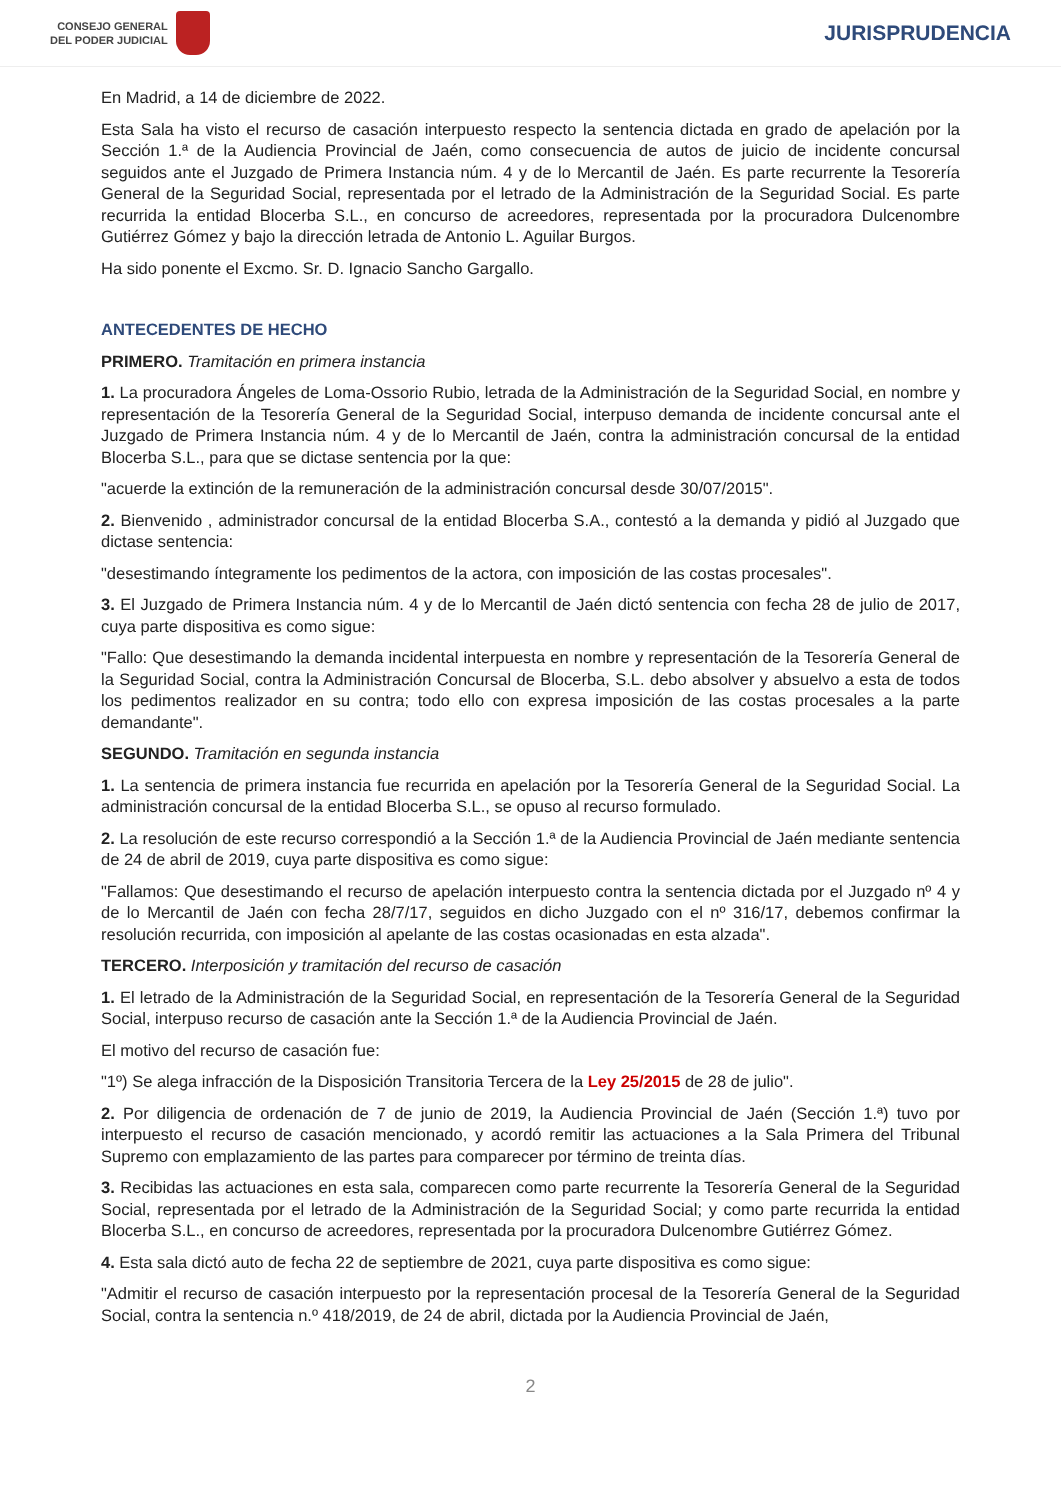CONSEJO GENERAL
DEL PODER JUDICIAL
JURISPRUDENCIA
En Madrid, a 14 de diciembre de 2022.
Esta Sala ha visto el recurso de casación interpuesto respecto la sentencia dictada en grado de apelación por la Sección 1.ª de la Audiencia Provincial de Jaén, como consecuencia de autos de juicio de incidente concursal seguidos ante el Juzgado de Primera Instancia núm. 4 y de lo Mercantil de Jaén. Es parte recurrente la Tesorería General de la Seguridad Social, representada por el letrado de la Administración de la Seguridad Social. Es parte recurrida la entidad Blocerba S.L., en concurso de acreedores, representada por la procuradora Dulcenombre Gutiérrez Gómez y bajo la dirección letrada de Antonio L. Aguilar Burgos.
Ha sido ponente el Excmo. Sr. D. Ignacio Sancho Gargallo.
ANTECEDENTES DE HECHO
PRIMERO. Tramitación en primera instancia
1. La procuradora Ángeles de Loma-Ossorio Rubio, letrada de la Administración de la Seguridad Social, en nombre y representación de la Tesorería General de la Seguridad Social, interpuso demanda de incidente concursal ante el Juzgado de Primera Instancia núm. 4 y de lo Mercantil de Jaén, contra la administración concursal de la entidad Blocerba S.L., para que se dictase sentencia por la que:
"acuerde la extinción de la remuneración de la administración concursal desde 30/07/2015".
2. Bienvenido , administrador concursal de la entidad Blocerba S.A., contestó a la demanda y pidió al Juzgado que dictase sentencia:
"desestimando íntegramente los pedimentos de la actora, con imposición de las costas procesales".
3. El Juzgado de Primera Instancia núm. 4 y de lo Mercantil de Jaén dictó sentencia con fecha 28 de julio de 2017, cuya parte dispositiva es como sigue:
"Fallo: Que desestimando la demanda incidental interpuesta en nombre y representación de la Tesorería General de la Seguridad Social, contra la Administración Concursal de Blocerba, S.L. debo absolver y absuelvo a esta de todos los pedimentos realizador en su contra; todo ello con expresa imposición de las costas procesales a la parte demandante".
SEGUNDO. Tramitación en segunda instancia
1. La sentencia de primera instancia fue recurrida en apelación por la Tesorería General de la Seguridad Social. La administración concursal de la entidad Blocerba S.L., se opuso al recurso formulado.
2. La resolución de este recurso correspondió a la Sección 1.ª de la Audiencia Provincial de Jaén mediante sentencia de 24 de abril de 2019, cuya parte dispositiva es como sigue:
"Fallamos: Que desestimando el recurso de apelación interpuesto contra la sentencia dictada por el Juzgado nº 4 y de lo Mercantil de Jaén con fecha 28/7/17, seguidos en dicho Juzgado con el nº 316/17, debemos confirmar la resolución recurrida, con imposición al apelante de las costas ocasionadas en esta alzada".
TERCERO. Interposición y tramitación del recurso de casación
1. El letrado de la Administración de la Seguridad Social, en representación de la Tesorería General de la Seguridad Social, interpuso recurso de casación ante la Sección 1.ª de la Audiencia Provincial de Jaén.
El motivo del recurso de casación fue:
"1º) Se alega infracción de la Disposición Transitoria Tercera de la Ley 25/2015 de 28 de julio".
2. Por diligencia de ordenación de 7 de junio de 2019, la Audiencia Provincial de Jaén (Sección 1.ª) tuvo por interpuesto el recurso de casación mencionado, y acordó remitir las actuaciones a la Sala Primera del Tribunal Supremo con emplazamiento de las partes para comparecer por término de treinta días.
3. Recibidas las actuaciones en esta sala, comparecen como parte recurrente la Tesorería General de la Seguridad Social, representada por el letrado de la Administración de la Seguridad Social; y como parte recurrida la entidad Blocerba S.L., en concurso de acreedores, representada por la procuradora Dulcenombre Gutiérrez Gómez.
4. Esta sala dictó auto de fecha 22 de septiembre de 2021, cuya parte dispositiva es como sigue:
"Admitir el recurso de casación interpuesto por la representación procesal de la Tesorería General de la Seguridad Social, contra la sentencia n.º 418/2019, de 24 de abril, dictada por la Audiencia Provincial de Jaén,
2